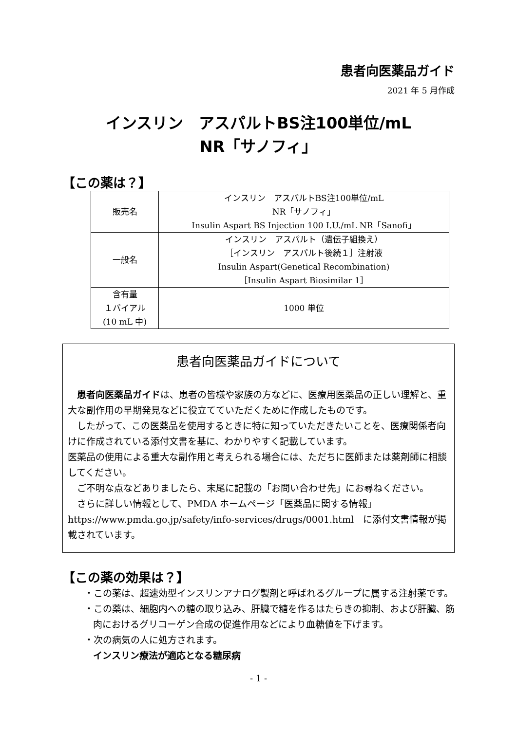患者向医薬品ガイド
2021 年 5 月作成
インスリン　アスパルトBS注100単位/mL
NR「サノフィ」
【この薬は？】
| 販売名 | インスリン アスパルトBS注100単位/mL NR「サノフィ」 Insulin Aspart BS Injection 100 I.U./mL NR「Sanofi」 |
| 一般名 | インスリン アスパルト（遺伝子組換え） ［インスリン アスパルト後続１］注射液 Insulin Aspart(Genetical Recombination) ［Insulin Aspart Biosimilar 1］ |
| 含有量 １バイアル (10 mL 中) | 1000 単位 |
患者向医薬品ガイドについて
　患者向医薬品ガイドは、患者の皆様や家族の方などに、医療用医薬品の正しい理解と、重大な副作用の早期発見などに役立てていただくために作成したものです。
　したがって、この医薬品を使用するときに特に知っていただきたいことを、医療関係者向けに作成されている添付文書を基に、わかりやすく記載しています。
医薬品の使用による重大な副作用と考えられる場合には、ただちに医師または薬剤師に相談してください。
　ご不明な点などありましたら、末尾に記載の「お問い合わせ先」にお尋ねください。
　さらに詳しい情報として、PMDA ホームページ「医薬品に関する情報」https://www.pmda.go.jp/safety/info-services/drugs/0001.html　に添付文書情報が掲載されています。
【この薬の効果は？】
・この薬は、超速効型インスリンアナログ製剤と呼ばれるグループに属する注射薬です。
・この薬は、細胞内への糖の取り込み、肝臓で糖を作るはたらきの抑制、および肝臓、筋肉におけるグリコーゲン合成の促進作用などにより血糖値を下げます。
・次の病気の人に処方されます。
インスリン療法が適応となる糖尿病
- 1 -